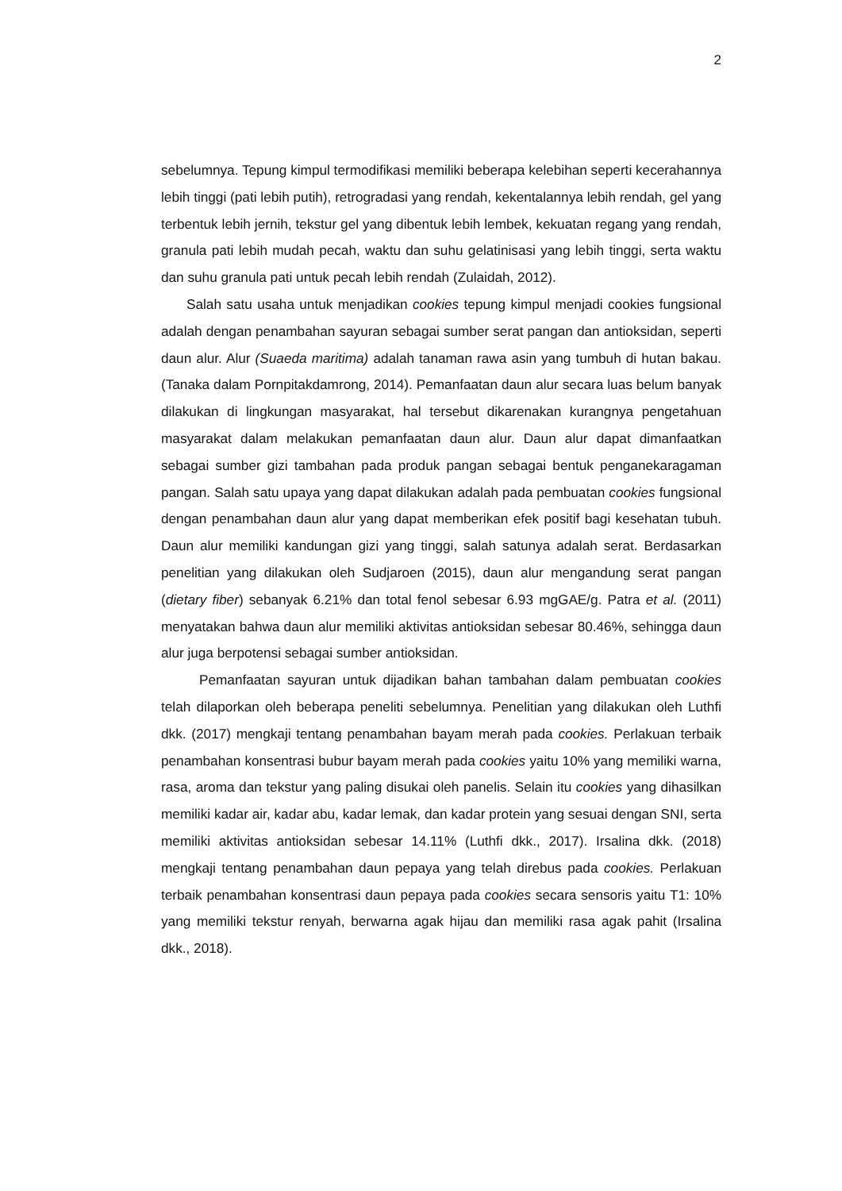2
sebelumnya. Tepung kimpul termodifikasi memiliki beberapa kelebihan seperti kecerahannya lebih tinggi (pati lebih putih), retrogradasi yang rendah, kekentalannya lebih rendah, gel yang terbentuk lebih jernih, tekstur gel yang dibentuk lebih lembek, kekuatan regang yang rendah, granula pati lebih mudah pecah, waktu dan suhu gelatinisasi yang lebih tinggi, serta waktu dan suhu granula pati untuk pecah lebih rendah (Zulaidah, 2012).
Salah satu usaha untuk menjadikan cookies tepung kimpul menjadi cookies fungsional adalah dengan penambahan sayuran sebagai sumber serat pangan dan antioksidan, seperti daun alur. Alur (Suaeda maritima) adalah tanaman rawa asin yang tumbuh di hutan bakau. (Tanaka dalam Pornpitakdamrong, 2014). Pemanfaatan daun alur secara luas belum banyak dilakukan di lingkungan masyarakat, hal tersebut dikarenakan kurangnya pengetahuan masyarakat dalam melakukan pemanfaatan daun alur. Daun alur dapat dimanfaatkan sebagai sumber gizi tambahan pada produk pangan sebagai bentuk penganekaragaman pangan. Salah satu upaya yang dapat dilakukan adalah pada pembuatan cookies fungsional dengan penambahan daun alur yang dapat memberikan efek positif bagi kesehatan tubuh. Daun alur memiliki kandungan gizi yang tinggi, salah satunya adalah serat. Berdasarkan penelitian yang dilakukan oleh Sudjaroen (2015), daun alur mengandung serat pangan (dietary fiber) sebanyak 6.21% dan total fenol sebesar 6.93 mgGAE/g. Patra et al. (2011) menyatakan bahwa daun alur memiliki aktivitas antioksidan sebesar 80.46%, sehingga daun alur juga berpotensi sebagai sumber antioksidan.
Pemanfaatan sayuran untuk dijadikan bahan tambahan dalam pembuatan cookies telah dilaporkan oleh beberapa peneliti sebelumnya. Penelitian yang dilakukan oleh Luthfi dkk. (2017) mengkaji tentang penambahan bayam merah pada cookies. Perlakuan terbaik penambahan konsentrasi bubur bayam merah pada cookies yaitu 10% yang memiliki warna, rasa, aroma dan tekstur yang paling disukai oleh panelis. Selain itu cookies yang dihasilkan memiliki kadar air, kadar abu, kadar lemak, dan kadar protein yang sesuai dengan SNI, serta memiliki aktivitas antioksidan sebesar 14.11% (Luthfi dkk., 2017). Irsalina dkk. (2018) mengkaji tentang penambahan daun pepaya yang telah direbus pada cookies. Perlakuan terbaik penambahan konsentrasi daun pepaya pada cookies secara sensoris yaitu T1: 10% yang memiliki tekstur renyah, berwarna agak hijau dan memiliki rasa agak pahit (Irsalina dkk., 2018).